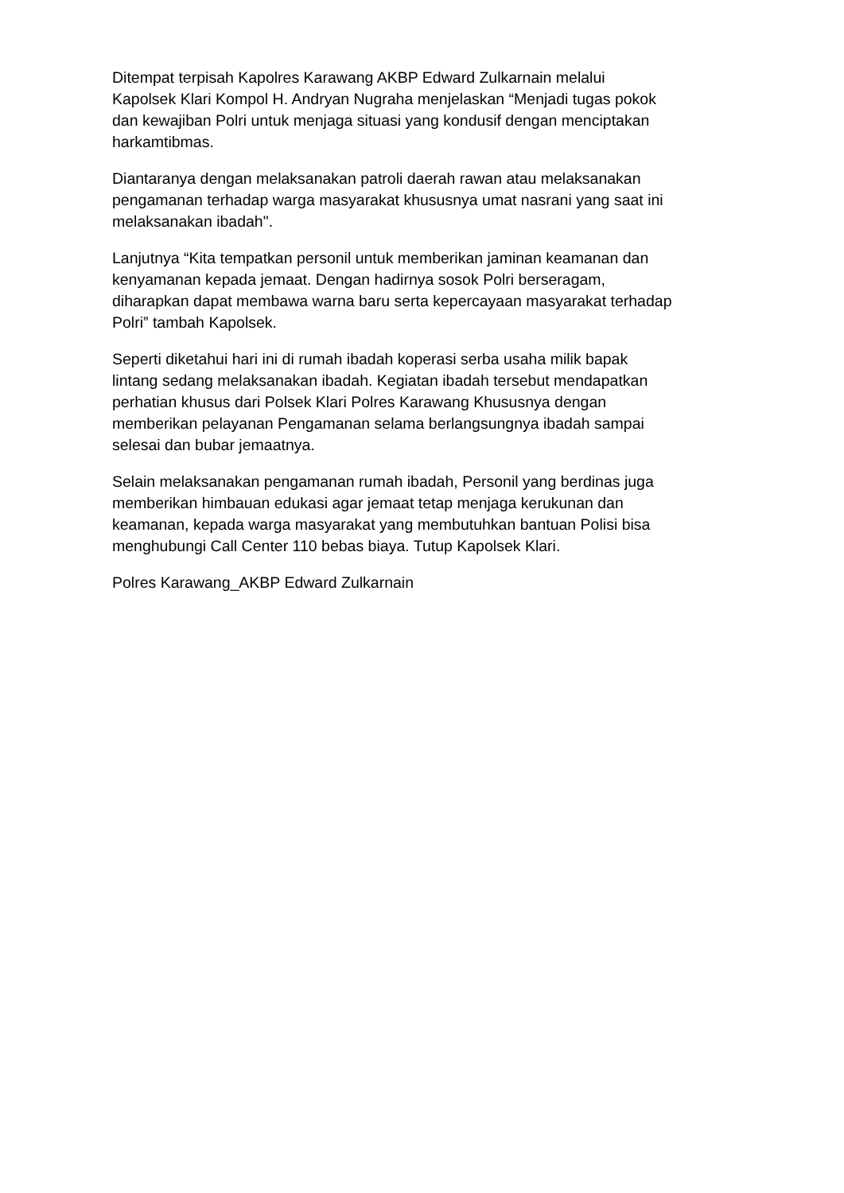Ditempat terpisah Kapolres Karawang AKBP Edward Zulkarnain melalui
Kapolsek Klari Kompol H. Andryan Nugraha menjelaskan “Menjadi tugas pokok
dan kewajiban Polri untuk menjaga situasi yang kondusif dengan menciptakan
harkamtibmas.
Diantaranya dengan melaksanakan patroli daerah rawan atau melaksanakan
pengamanan terhadap warga masyarakat khususnya umat nasrani yang saat ini
melaksanakan ibadah".
Lanjutnya “Kita tempatkan personil untuk memberikan jaminan keamanan dan
kenyamanan kepada jemaat. Dengan hadirnya sosok Polri berseragam,
diharapkan dapat membawa warna baru serta kepercayaan masyarakat terhadap
Polri” tambah Kapolsek.
Seperti diketahui hari ini di rumah ibadah koperasi serba usaha milik bapak
lintang sedang melaksanakan ibadah. Kegiatan ibadah tersebut mendapatkan
perhatian khusus dari Polsek Klari Polres Karawang Khususnya dengan
memberikan pelayanan Pengamanan selama berlangsungnya ibadah sampai
selesai dan bubar jemaatnya.
Selain melaksanakan pengamanan rumah ibadah, Personil yang berdinas juga
memberikan himbauan edukasi agar jemaat tetap menjaga kerukunan dan
keamanan, kepada warga masyarakat yang membutuhkan bantuan Polisi bisa
menghubungi Call Center 110 bebas biaya. Tutup Kapolsek Klari.
Polres Karawang_AKBP Edward Zulkarnain